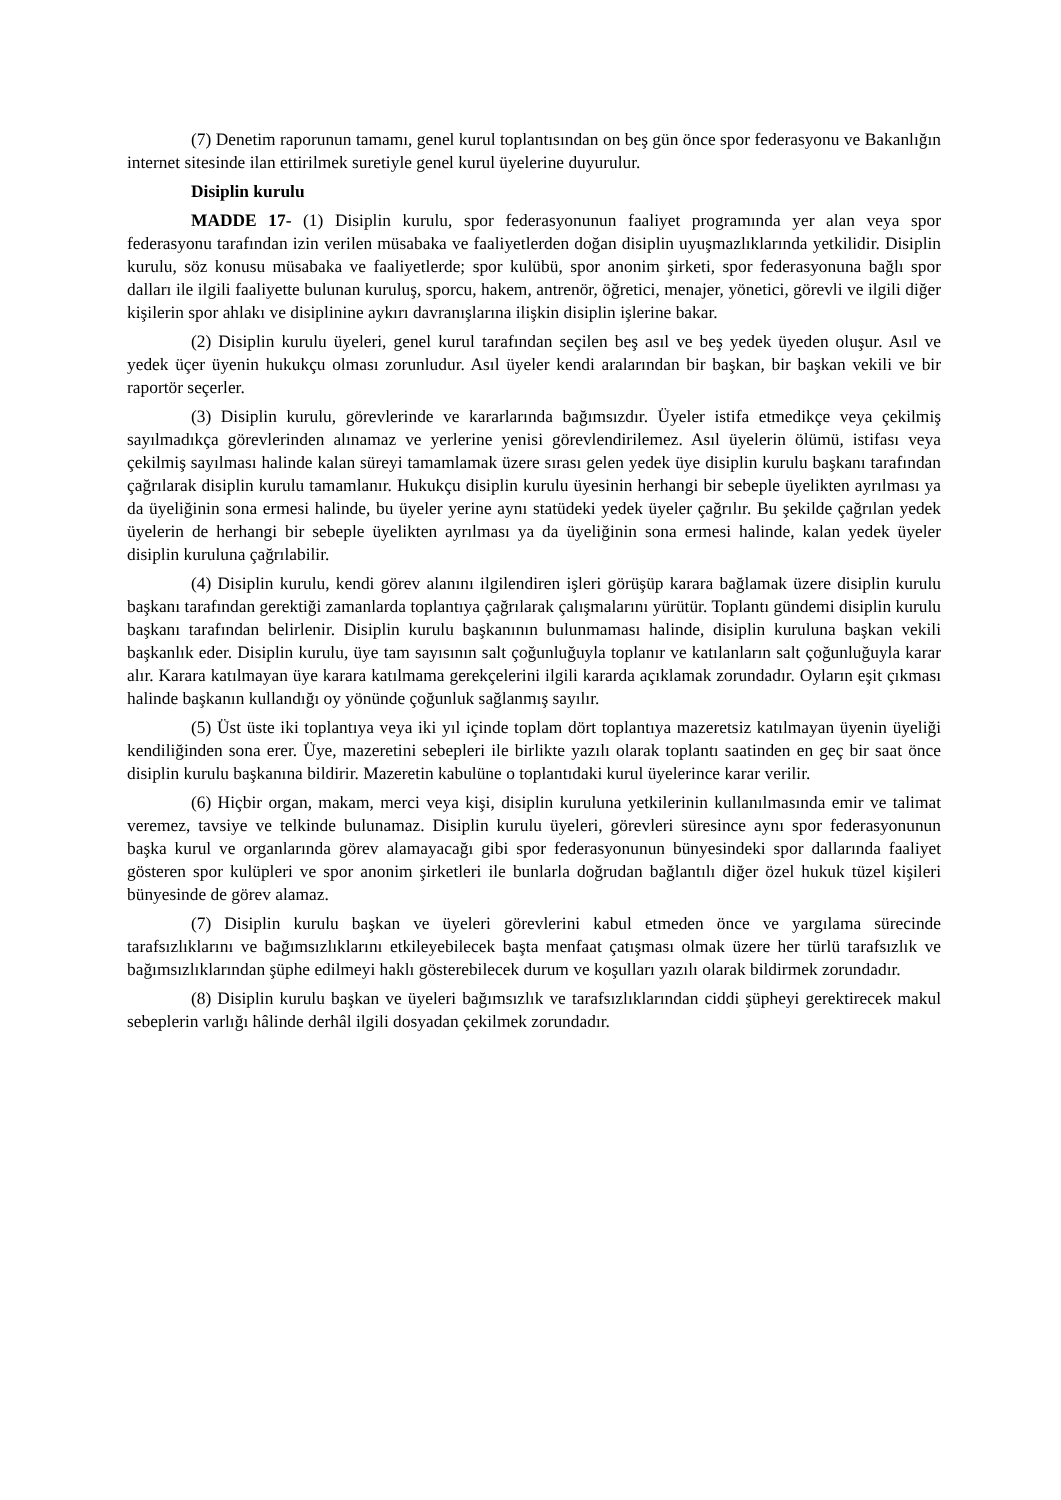(7) Denetim raporunun tamamı, genel kurul toplantısından on beş gün önce spor federasyonu ve Bakanlığın internet sitesinde ilan ettirilmek suretiyle genel kurul üyelerine duyurulur.
Disiplin kurulu
MADDE 17- (1) Disiplin kurulu, spor federasyonunun faaliyet programında yer alan veya spor federasyonu tarafından izin verilen müsabaka ve faaliyetlerden doğan disiplin uyuşmazlıklarında yetkilidir. Disiplin kurulu, söz konusu müsabaka ve faaliyetlerde; spor kulübü, spor anonim şirketi, spor federasyonuna bağlı spor dalları ile ilgili faaliyette bulunan kuruluş, sporcu, hakem, antrenör, öğretici, menajer, yönetici, görevli ve ilgili diğer kişilerin spor ahlakı ve disiplinine aykırı davranışlarına ilişkin disiplin işlerine bakar.
(2) Disiplin kurulu üyeleri, genel kurul tarafından seçilen beş asıl ve beş yedek üyeden oluşur. Asıl ve yedek üçer üyenin hukukçu olması zorunludur. Asıl üyeler kendi aralarından bir başkan, bir başkan vekili ve bir raportör seçerler.
(3) Disiplin kurulu, görevlerinde ve kararlarında bağımsızdır. Üyeler istifa etmedikçe veya çekilmiş sayılmadıkça görevlerinden alınamaz ve yerlerine yenisi görevlendirilemez. Asıl üyelerin ölümü, istifası veya çekilmiş sayılması halinde kalan süreyi tamamlamak üzere sırası gelen yedek üye disiplin kurulu başkanı tarafından çağrılarak disiplin kurulu tamamlanır. Hukukçu disiplin kurulu üyesinin herhangi bir sebeple üyelikten ayrılması ya da üyeliğinin sona ermesi halinde, bu üyeler yerine aynı statüdeki yedek üyeler çağrılır. Bu şekilde çağrılan yedek üyelerin de herhangi bir sebeple üyelikten ayrılması ya da üyeliğinin sona ermesi halinde, kalan yedek üyeler disiplin kuruluna çağrılabilir.
(4) Disiplin kurulu, kendi görev alanını ilgilendiren işleri görüşüp karara bağlamak üzere disiplin kurulu başkanı tarafından gerektiği zamanlarda toplantıya çağrılarak çalışmalarını yürütür. Toplantı gündemi disiplin kurulu başkanı tarafından belirlenir. Disiplin kurulu başkanının bulunmaması halinde, disiplin kuruluna başkan vekili başkanlık eder. Disiplin kurulu, üye tam sayısının salt çoğunluğuyla toplanır ve katılanların salt çoğunluğuyla karar alır. Karara katılmayan üye karara katılmama gerekçelerini ilgili kararda açıklamak zorundadır. Oyların eşit çıkması halinde başkanın kullandığı oy yönünde çoğunluk sağlanmış sayılır.
(5) Üst üste iki toplantıya veya iki yıl içinde toplam dört toplantıya mazeretsiz katılmayan üyenin üyeliği kendiliğinden sona erer. Üye, mazeretini sebepleri ile birlikte yazılı olarak toplantı saatinden en geç bir saat önce disiplin kurulu başkanına bildirir. Mazeretin kabulüne o toplantıdaki kurul üyelerince karar verilir.
(6) Hiçbir organ, makam, merci veya kişi, disiplin kuruluna yetkilerinin kullanılmasında emir ve talimat veremez, tavsiye ve telkinde bulunamaz. Disiplin kurulu üyeleri, görevleri süresince aynı spor federasyonunun başka kurul ve organlarında görev alamayacağı gibi spor federasyonunun bünyesindeki spor dallarında faaliyet gösteren spor kulüpleri ve spor anonim şirketleri ile bunlarla doğrudan bağlantılı diğer özel hukuk tüzel kişileri bünyesinde de görev alamaz.
(7) Disiplin kurulu başkan ve üyeleri görevlerini kabul etmeden önce ve yargılama sürecinde tarafsızlıklarını ve bağımsızlıklarını etkileyebilecek başta menfaat çatışması olmak üzere her türlü tarafsızlık ve bağımsızlıklarından şüphe edilmeyi haklı gösterebilecek durum ve koşulları yazılı olarak bildirmek zorundadır.
(8) Disiplin kurulu başkan ve üyeleri bağımsızlık ve tarafsızlıklarından ciddi şüpheyi gerektirecek makul sebeplerin varlığı hâlinde derhâl ilgili dosyadan çekilmek zorundadır.